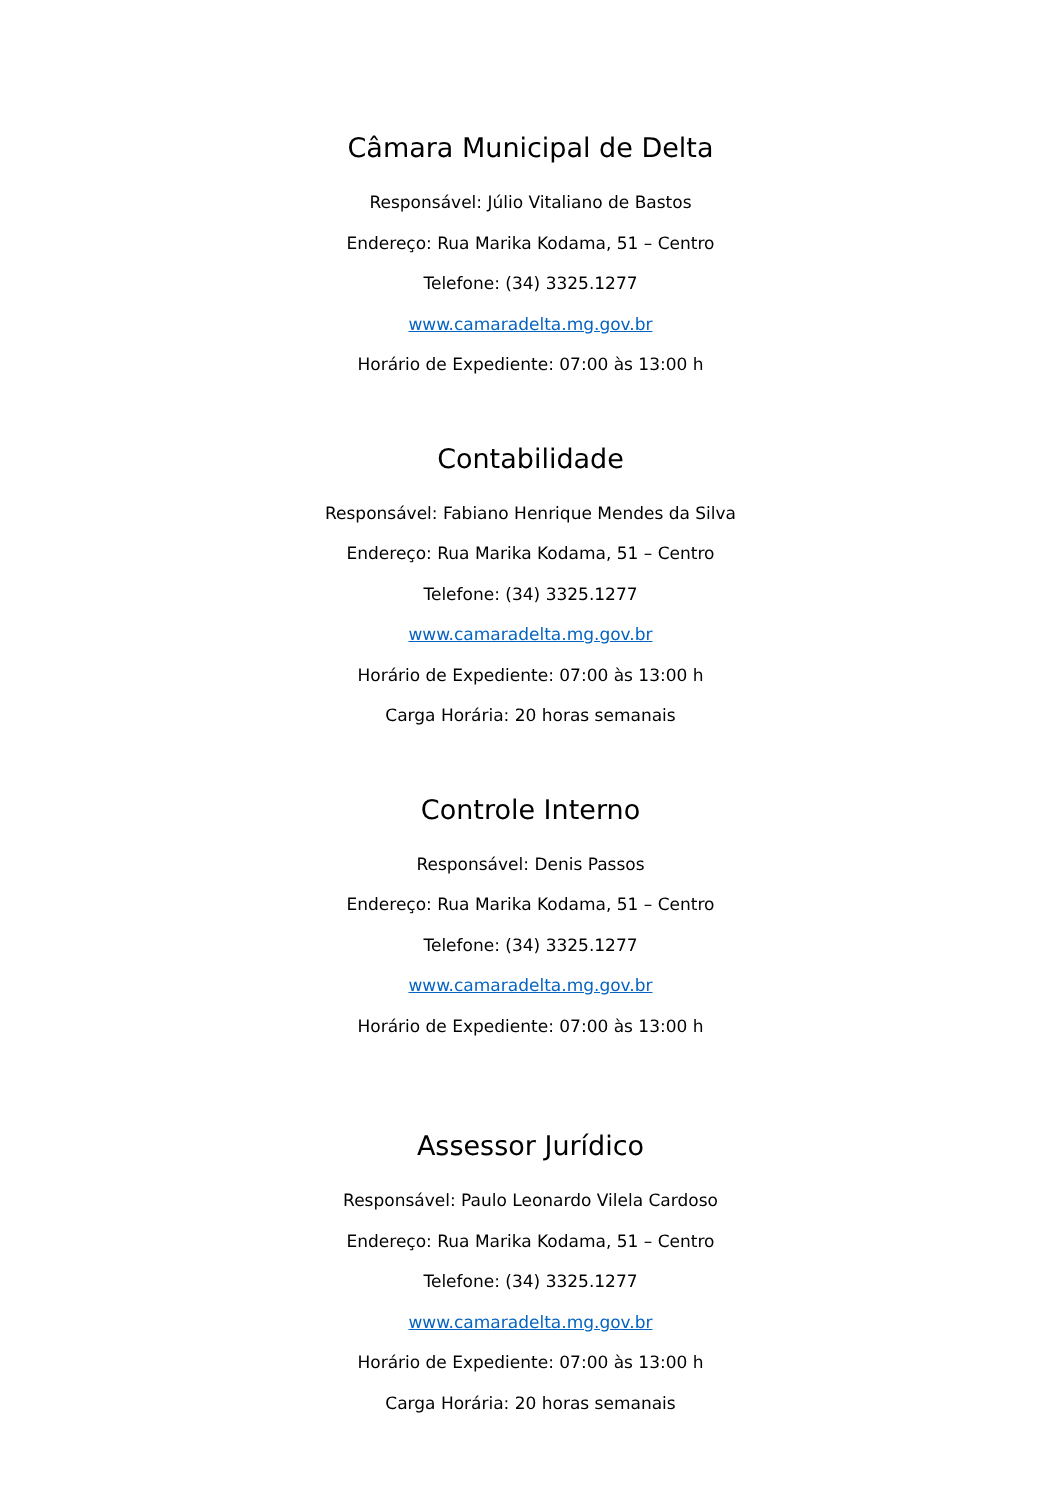Câmara Municipal de Delta
Responsável: Júlio Vitaliano de Bastos
Endereço: Rua Marika Kodama, 51 – Centro
Telefone: (34) 3325.1277
www.camaradelta.mg.gov.br
Horário de Expediente: 07:00 às 13:00 h
Contabilidade
Responsável: Fabiano Henrique Mendes da Silva
Endereço: Rua Marika Kodama, 51 – Centro
Telefone: (34) 3325.1277
www.camaradelta.mg.gov.br
Horário de Expediente: 07:00 às 13:00 h
Carga Horária: 20 horas semanais
Controle Interno
Responsável: Denis Passos
Endereço: Rua Marika Kodama, 51 – Centro
Telefone: (34) 3325.1277
www.camaradelta.mg.gov.br
Horário de Expediente: 07:00 às 13:00 h
Assessor Jurídico
Responsável: Paulo Leonardo Vilela Cardoso
Endereço: Rua Marika Kodama, 51 – Centro
Telefone: (34) 3325.1277
www.camaradelta.mg.gov.br
Horário de Expediente: 07:00 às 13:00 h
Carga Horária: 20 horas semanais